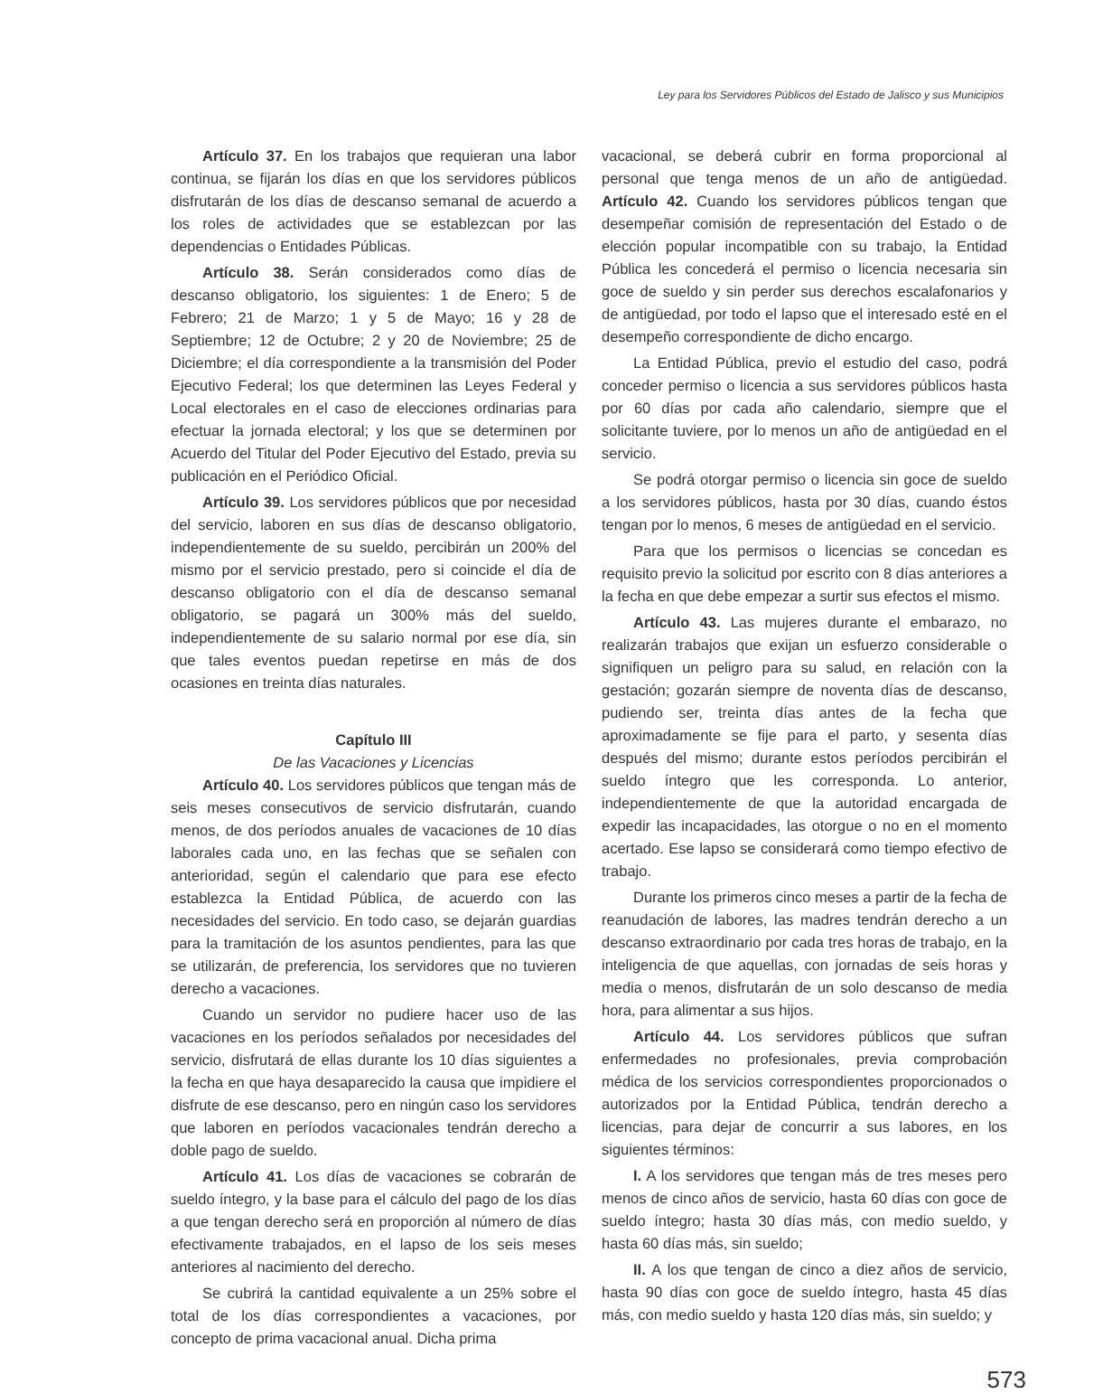Ley para los Servidores Públicos del Estado de Jalisco y sus Municipios
Artículo 37. En los trabajos que requieran una labor continua, se fijarán los días en que los servidores públicos disfrutarán de los días de descanso semanal de acuerdo a los roles de actividades que se establezcan por las dependencias o Entidades Públicas.
Artículo 38. Serán considerados como días de descanso obligatorio, los siguientes: 1 de Enero; 5 de Febrero; 21 de Marzo; 1 y 5 de Mayo; 16 y 28 de Septiembre; 12 de Octubre; 2 y 20 de Noviembre; 25 de Diciembre; el día correspondiente a la transmisión del Poder Ejecutivo Federal; los que determinen las Leyes Federal y Local electorales en el caso de elecciones ordinarias para efectuar la jornada electoral; y los que se determinen por Acuerdo del Titular del Poder Ejecutivo del Estado, previa su publicación en el Periódico Oficial.
Artículo 39. Los servidores públicos que por necesidad del servicio, laboren en sus días de descanso obligatorio, independientemente de su sueldo, percibirán un 200% del mismo por el servicio prestado, pero si coincide el día de descanso obligatorio con el día de descanso semanal obligatorio, se pagará un 300% más del sueldo, independientemente de su salario normal por ese día, sin que tales eventos puedan repetirse en más de dos ocasiones en treinta días naturales.
Capítulo III
De las Vacaciones y Licencias
Artículo 40. Los servidores públicos que tengan más de seis meses consecutivos de servicio disfrutarán, cuando menos, de dos períodos anuales de vacaciones de 10 días laborales cada uno, en las fechas que se señalen con anterioridad, según el calendario que para ese efecto establezca la Entidad Pública, de acuerdo con las necesidades del servicio. En todo caso, se dejarán guardias para la tramitación de los asuntos pendientes, para las que se utilizarán, de preferencia, los servidores que no tuvieren derecho a vacaciones.
Cuando un servidor no pudiere hacer uso de las vacaciones en los períodos señalados por necesidades del servicio, disfrutará de ellas durante los 10 días siguientes a la fecha en que haya desaparecido la causa que impidiere el disfrute de ese descanso, pero en ningún caso los servidores que laboren en períodos vacacionales tendrán derecho a doble pago de sueldo.
Artículo 41. Los días de vacaciones se cobrarán de sueldo íntegro, y la base para el cálculo del pago de los días a que tengan derecho será en proporción al número de días efectivamente trabajados, en el lapso de los seis meses anteriores al nacimiento del derecho.
Se cubrirá la cantidad equivalente a un 25% sobre el total de los días correspondientes a vacaciones, por concepto de prima vacacional anual. Dicha prima
vacacional, se deberá cubrir en forma proporcional al personal que tenga menos de un año de antigüedad. Artículo 42. Cuando los servidores públicos tengan que desempeñar comisión de representación del Estado o de elección popular incompatible con su trabajo, la Entidad Pública les concederá el permiso o licencia necesaria sin goce de sueldo y sin perder sus derechos escalafonarios y de antigüedad, por todo el lapso que el interesado esté en el desempeño correspondiente de dicho encargo.
La Entidad Pública, previo el estudio del caso, podrá conceder permiso o licencia a sus servidores públicos hasta por 60 días por cada año calendario, siempre que el solicitante tuviere, por lo menos un año de antigüedad en el servicio.
Se podrá otorgar permiso o licencia sin goce de sueldo a los servidores públicos, hasta por 30 días, cuando éstos tengan por lo menos, 6 meses de antigüedad en el servicio.
Para que los permisos o licencias se concedan es requisito previo la solicitud por escrito con 8 días anteriores a la fecha en que debe empezar a surtir sus efectos el mismo.
Artículo 43. Las mujeres durante el embarazo, no realizarán trabajos que exijan un esfuerzo considerable o signifiquen un peligro para su salud, en relación con la gestación; gozarán siempre de noventa días de descanso, pudiendo ser, treinta días antes de la fecha que aproximadamente se fije para el parto, y sesenta días después del mismo; durante estos períodos percibirán el sueldo íntegro que les corresponda. Lo anterior, independientemente de que la autoridad encargada de expedir las incapacidades, las otorgue o no en el momento acertado. Ese lapso se considerará como tiempo efectivo de trabajo.
Durante los primeros cinco meses a partir de la fecha de reanudación de labores, las madres tendrán derecho a un descanso extraordinario por cada tres horas de trabajo, en la inteligencia de que aquellas, con jornadas de seis horas y media o menos, disfrutarán de un solo descanso de media hora, para alimentar a sus hijos.
Artículo 44. Los servidores públicos que sufran enfermedades no profesionales, previa comprobación médica de los servicios correspondientes proporcionados o autorizados por la Entidad Pública, tendrán derecho a licencias, para dejar de concurrir a sus labores, en los siguientes términos:
I. A los servidores que tengan más de tres meses pero menos de cinco años de servicio, hasta 60 días con goce de sueldo íntegro; hasta 30 días más, con medio sueldo, y hasta 60 días más, sin sueldo;
II. A los que tengan de cinco a diez años de servicio, hasta 90 días con goce de sueldo íntegro, hasta 45 días más, con medio sueldo y hasta 120 días más, sin sueldo; y
573